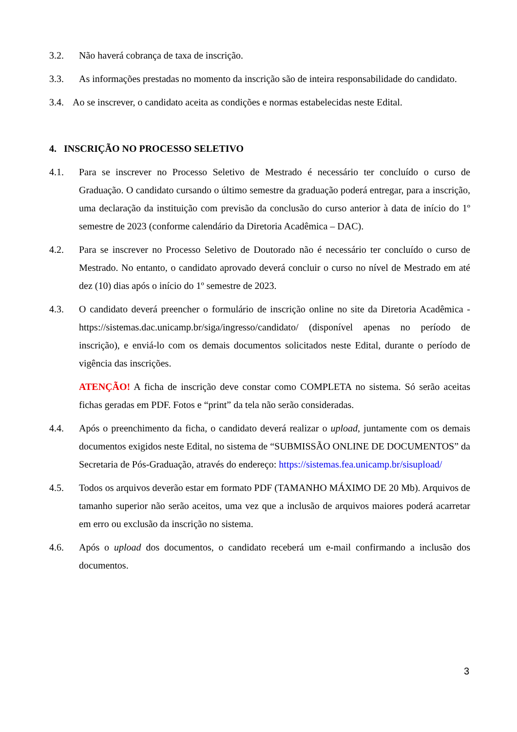3.2. Não haverá cobrança de taxa de inscrição.
3.3. As informações prestadas no momento da inscrição são de inteira responsabilidade do candidato.
3.4. Ao se inscrever, o candidato aceita as condições e normas estabelecidas neste Edital.
4. INSCRIÇÃO NO PROCESSO SELETIVO
4.1. Para se inscrever no Processo Seletivo de Mestrado é necessário ter concluído o curso de Graduação. O candidato cursando o último semestre da graduação poderá entregar, para a inscrição, uma declaração da instituição com previsão da conclusão do curso anterior à data de início do 1º semestre de 2023 (conforme calendário da Diretoria Acadêmica – DAC).
4.2. Para se inscrever no Processo Seletivo de Doutorado não é necessário ter concluído o curso de Mestrado. No entanto, o candidato aprovado deverá concluir o curso no nível de Mestrado em até dez (10) dias após o início do 1º semestre de 2023.
4.3. O candidato deverá preencher o formulário de inscrição online no site da Diretoria Acadêmica - https://sistemas.dac.unicamp.br/siga/ingresso/candidato/ (disponível apenas no período de inscrição), e enviá-lo com os demais documentos solicitados neste Edital, durante o período de vigência das inscrições.
ATENÇÃO! A ficha de inscrição deve constar como COMPLETA no sistema. Só serão aceitas fichas geradas em PDF. Fotos e “print” da tela não serão consideradas.
4.4. Após o preenchimento da ficha, o candidato deverá realizar o upload, juntamente com os demais documentos exigidos neste Edital, no sistema de “SUBMISSÃO ONLINE DE DOCUMENTOS” da Secretaria de Pós-Graduação, através do endereço: https://sistemas.fea.unicamp.br/sisupload/
4.5. Todos os arquivos deverão estar em formato PDF (TAMANHO MÁXIMO DE 20 Mb). Arquivos de tamanho superior não serão aceitos, uma vez que a inclusão de arquivos maiores poderá acarretar em erro ou exclusão da inscrição no sistema.
4.6. Após o upload dos documentos, o candidato receberá um e-mail confirmando a inclusão dos documentos.
3